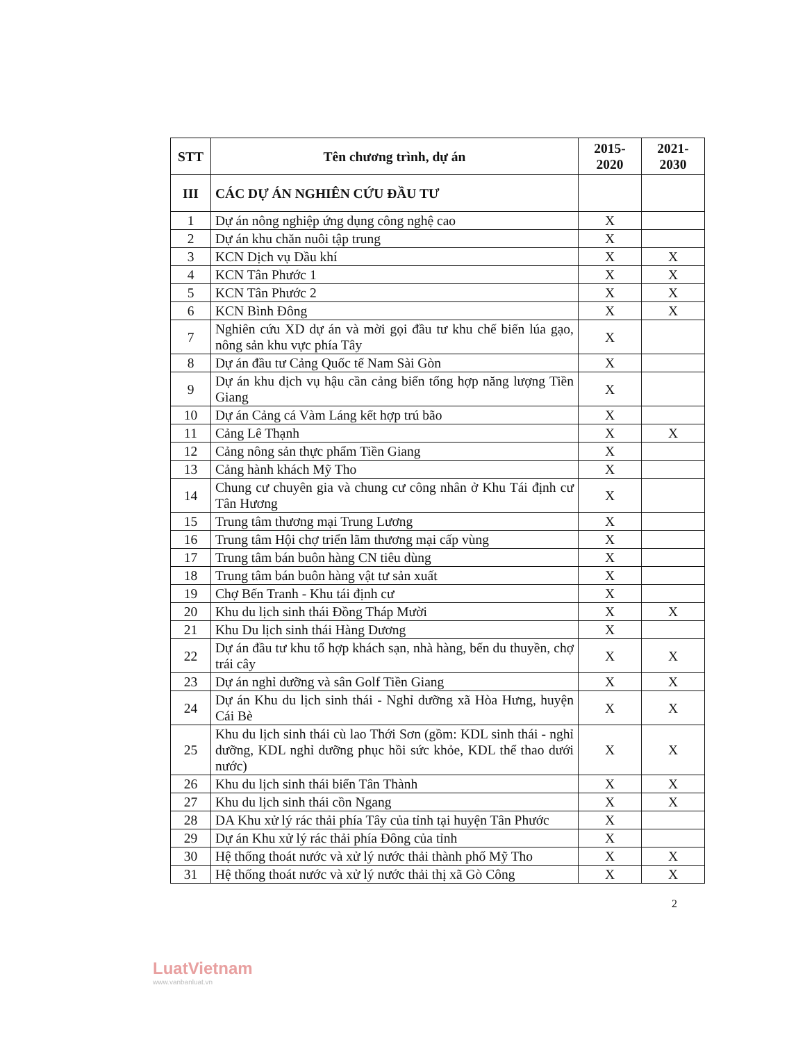| STT | Tên chương trình, dự án | 2015- 2020 | 2021- 2030 |
| --- | --- | --- | --- |
| III | CÁC DỰ ÁN NGHIÊN CỨU ĐẦU TƯ | | |
| 1 | Dự án nông nghiệp ứng dụng công nghệ cao | X | |
| 2 | Dự án khu chăn nuôi tập trung | X | |
| 3 | KCN Dịch vụ Dầu khí | X | X |
| 4 | KCN Tân Phước 1 | X | X |
| 5 | KCN Tân Phước 2 | X | X |
| 6 | KCN Bình Đông | X | X |
| 7 | Nghiên cứu XD dự án và mời gọi đầu tư khu chế biến lúa gạo, nông sản khu vực phía Tây | X | |
| 8 | Dự án đầu tư Cảng Quốc tế Nam Sài Gòn | X | |
| 9 | Dự án khu dịch vụ hậu cần cảng biển tổng hợp năng lượng Tiền Giang | X | |
| 10 | Dự án Cảng cá Vàm Láng kết hợp trú bão | X | |
| 11 | Cảng Lê Thạnh | X | X |
| 12 | Cảng nông sản thực phẩm Tiền Giang | X | |
| 13 | Cảng hành khách Mỹ Tho | X | |
| 14 | Chung cư chuyên gia và chung cư công nhân ở Khu Tái định cư Tân Hương | X | |
| 15 | Trung tâm thương mại Trung Lương | X | |
| 16 | Trung tâm Hội chợ triển lãm thương mại cấp vùng | X | |
| 17 | Trung tâm bán buôn hàng CN tiêu dùng | X | |
| 18 | Trung tâm bán buôn hàng vật tư sản xuất | X | |
| 19 | Chợ Bến Tranh - Khu tái định cư | X | |
| 20 | Khu du lịch sinh thái Đồng Tháp Mười | X | X |
| 21 | Khu Du lịch sinh thái Hàng Dương | X | |
| 22 | Dự án đầu tư khu tổ hợp khách sạn, nhà hàng, bến du thuyền, chợ trái cây | X | X |
| 23 | Dự án nghỉ dưỡng và sân Golf Tiền Giang | X | X |
| 24 | Dự án Khu du lịch sinh thái - Nghỉ dưỡng xã Hòa Hưng, huyện Cái Bè | X | X |
| 25 | Khu du lịch sinh thái cù lao Thới Sơn (gồm: KDL sinh thái - nghỉ dưỡng, KDL nghỉ dưỡng phục hồi sức khỏe, KDL thể thao dưới nước) | X | X |
| 26 | Khu du lịch sinh thái biển Tân Thành | X | X |
| 27 | Khu du lịch sinh thái cồn Ngang | X | X |
| 28 | DA Khu xử lý rác thải phía Tây của tỉnh tại huyện Tân Phước | X | |
| 29 | Dự án Khu xử lý rác thải phía Đông của tỉnh | X | |
| 30 | Hệ thống thoát nước và xử lý nước thải thành phố Mỹ Tho | X | X |
| 31 | Hệ thống thoát nước và xử lý nước thải thị xã Gò Công | X | X |
2
LuatVietnam
www.vanbanluat.vn